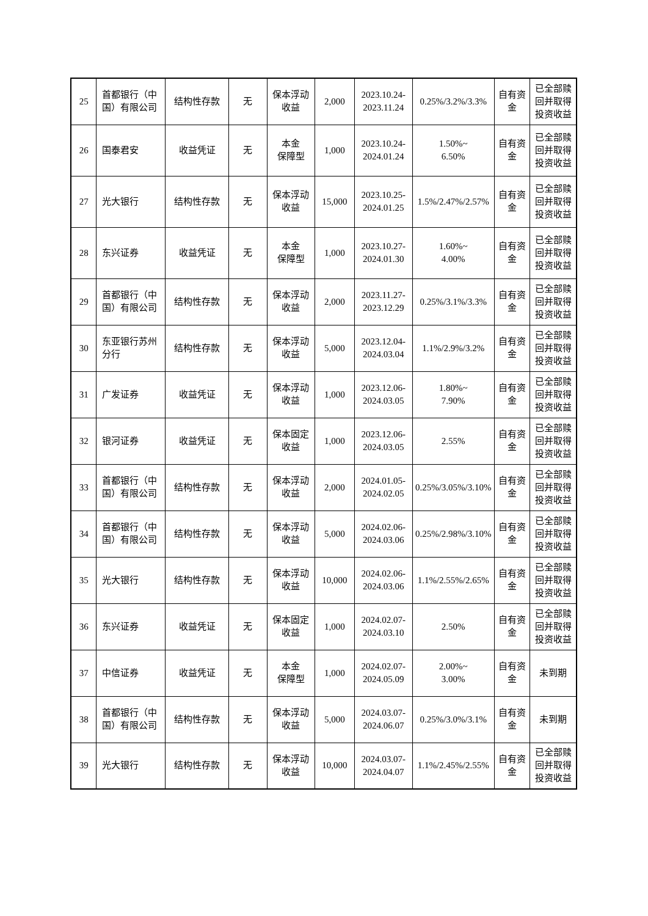| 25 | 首都银行（中国）有限公司 | 结构性存款 | 无 | 保本浮动收益 | 2,000 | 2023.10.24-2023.11.24 | 0.25%/3.2%/3.3% | 自有资金 | 已全部赎回并取得投资收益 |
| 26 | 国泰君安 | 收益凭证 | 无 | 本金 保障型 | 1,000 | 2023.10.24-2024.01.24 | 1.50%~ 6.50% | 自有资金 | 已全部赎 回并取得 投资收益 |
| 27 | 光大银行 | 结构性存款 | 无 | 保本浮动收益 | 15,000 | 2023.10.25-2024.01.25 | 1.5%/2.47%/2.57% | 自有资金 | 已全部赎 回并取得 投资收益 |
| 28 | 东兴证券 | 收益凭证 | 无 | 本金 保障型 | 1,000 | 2023.10.27-2024.01.30 | 1.60%~ 4.00% | 自有资金 | 已全部赎 回并取得 投资收益 |
| 29 | 首都银行（中国）有限公司 | 结构性存款 | 无 | 保本浮动收益 | 2,000 | 2023.11.27-2023.12.29 | 0.25%/3.1%/3.3% | 自有资金 | 已全部赎回并取得投资收益 |
| 30 | 东亚银行苏州分行 | 结构性存款 | 无 | 保本浮动收益 | 5,000 | 2023.12.04-2024.03.04 | 1.1%/2.9%/3.2% | 自有资金 | 已全部赎回并取得投资收益 |
| 31 | 广发证券 | 收益凭证 | 无 | 保本浮动收益 | 1,000 | 2023.12.06-2024.03.05 | 1.80%~ 7.90% | 自有资金 | 已全部赎回并取得投资收益 |
| 32 | 银河证券 | 收益凭证 | 无 | 保本固定收益 | 1,000 | 2023.12.06-2024.03.05 | 2.55% | 自有资金 | 已全部赎回并取得投资收益 |
| 33 | 首都银行（中国）有限公司 | 结构性存款 | 无 | 保本浮动收益 | 2,000 | 2024.01.05-2024.02.05 | 0.25%/3.05%/3.10% | 自有资金 | 已全部赎回并取得投资收益 |
| 34 | 首都银行（中国）有限公司 | 结构性存款 | 无 | 保本浮动收益 | 5,000 | 2024.02.06-2024.03.06 | 0.25%/2.98%/3.10% | 自有资金 | 已全部赎回并取得投资收益 |
| 35 | 光大银行 | 结构性存款 | 无 | 保本浮动收益 | 10,000 | 2024.02.06-2024.03.06 | 1.1%/2.55%/2.65% | 自有资金 | 已全部赎回并取得投资收益 |
| 36 | 东兴证券 | 收益凭证 | 无 | 保本固定收益 | 1,000 | 2024.02.07-2024.03.10 | 2.50% | 自有资金 | 已全部赎回并取得投资收益 |
| 37 | 中信证券 | 收益凭证 | 无 | 本金 保障型 | 1,000 | 2024.02.07-2024.05.09 | 2.00%~ 3.00% | 自有资金 | 未到期 |
| 38 | 首都银行（中国）有限公司 | 结构性存款 | 无 | 保本浮动收益 | 5,000 | 2024.03.07-2024.06.07 | 0.25%/3.0%/3.1% | 自有资金 | 未到期 |
| 39 | 光大银行 | 结构性存款 | 无 | 保本浮动收益 | 10,000 | 2024.03.07-2024.04.07 | 1.1%/2.45%/2.55% | 自有资金 | 已全部赎回并取得投资收益 |